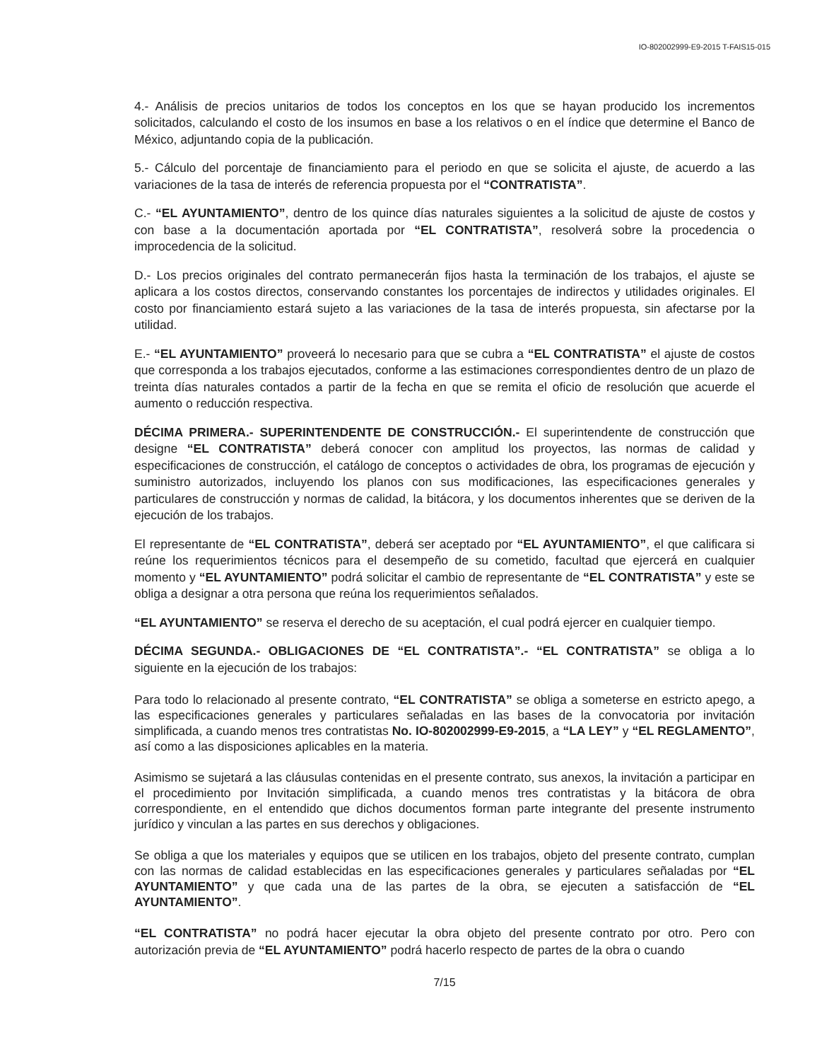IO-802002999-E9-2015 T-FAIS15-015
4.- Análisis de precios unitarios de todos los conceptos en los que se hayan producido los incrementos solicitados, calculando el costo de los insumos en base a los relativos o en el índice que determine el Banco de México, adjuntando copia de la publicación.
5.- Cálculo del porcentaje de financiamiento para el periodo en que se solicita el ajuste, de acuerdo a las variaciones de la tasa de interés de referencia propuesta por el “CONTRATISTA”.
C.- “EL AYUNTAMIENTO”, dentro de los quince días naturales siguientes a la solicitud de ajuste de costos y con base a la documentación aportada por “EL CONTRATISTA”, resolverá sobre la procedencia o improcedencia de la solicitud.
D.- Los precios originales del contrato permanecerán fijos hasta la terminación de los trabajos, el ajuste se aplicara a los costos directos, conservando constantes los porcentajes de indirectos y utilidades originales. El costo por financiamiento estará sujeto a las variaciones de la tasa de interés propuesta, sin afectarse por la utilidad.
E.- “EL AYUNTAMIENTO” proveerá lo necesario para que se cubra a “EL CONTRATISTA” el ajuste de costos que corresponda a los trabajos ejecutados, conforme a las estimaciones correspondientes dentro de un plazo de treinta días naturales contados a partir de la fecha en que se remita el oficio de resolución que acuerde el aumento o reducción respectiva.
DÉCIMA PRIMERA.- SUPERINTENDENTE DE CONSTRUCCIÓN.- El superintendente de construcción que designe “EL CONTRATISTA” deberá conocer con amplitud los proyectos, las normas de calidad y especificaciones de construcción, el catálogo de conceptos o actividades de obra, los programas de ejecución y suministro autorizados, incluyendo los planos con sus modificaciones, las especificaciones generales y particulares de construcción y normas de calidad, la bitácora, y los documentos inherentes que se deriven de la ejecución de los trabajos.
El representante de “EL CONTRATISTA”, deberá ser aceptado por “EL AYUNTAMIENTO”, el que calificara si reúne los requerimientos técnicos para el desempeño de su cometido, facultad que ejercerá en cualquier momento y “EL AYUNTAMIENTO” podrá solicitar el cambio de representante de “EL CONTRATISTA” y este se obliga a designar a otra persona que reúna los requerimientos señalados.
“EL AYUNTAMIENTO” se reserva el derecho de su aceptación, el cual podrá ejercer en cualquier tiempo.
DÉCIMA SEGUNDA.- OBLIGACIONES DE “EL CONTRATISTA”.- “EL CONTRATISTA” se obliga a lo siguiente en la ejecución de los trabajos:
Para todo lo relacionado al presente contrato, “EL CONTRATISTA” se obliga a someterse en estricto apego, a las especificaciones generales y particulares señaladas en las bases de la convocatoria por invitación simplificada, a cuando menos tres contratistas No. IO-802002999-E9-2015, a “LA LEY” y “EL REGLAMENTO”, así como a las disposiciones aplicables en la materia.
Asimismo se sujetará a las cláusulas contenidas en el presente contrato, sus anexos, la invitación a participar en el procedimiento por Invitación simplificada, a cuando menos tres contratistas y la bitácora de obra correspondiente, en el entendido que dichos documentos forman parte integrante del presente instrumento jurídico y vinculan a las partes en sus derechos y obligaciones.
Se obliga a que los materiales y equipos que se utilicen en los trabajos, objeto del presente contrato, cumplan con las normas de calidad establecidas en las especificaciones generales y particulares señaladas por “EL AYUNTAMIENTO” y que cada una de las partes de la obra, se ejecuten a satisfacción de “EL AYUNTAMIENTO”.
“EL CONTRATISTA” no podrá hacer ejecutar la obra objeto del presente contrato por otro. Pero con autorización previa de “EL AYUNTAMIENTO” podrá hacerlo respecto de partes de la obra o cuando
7/15